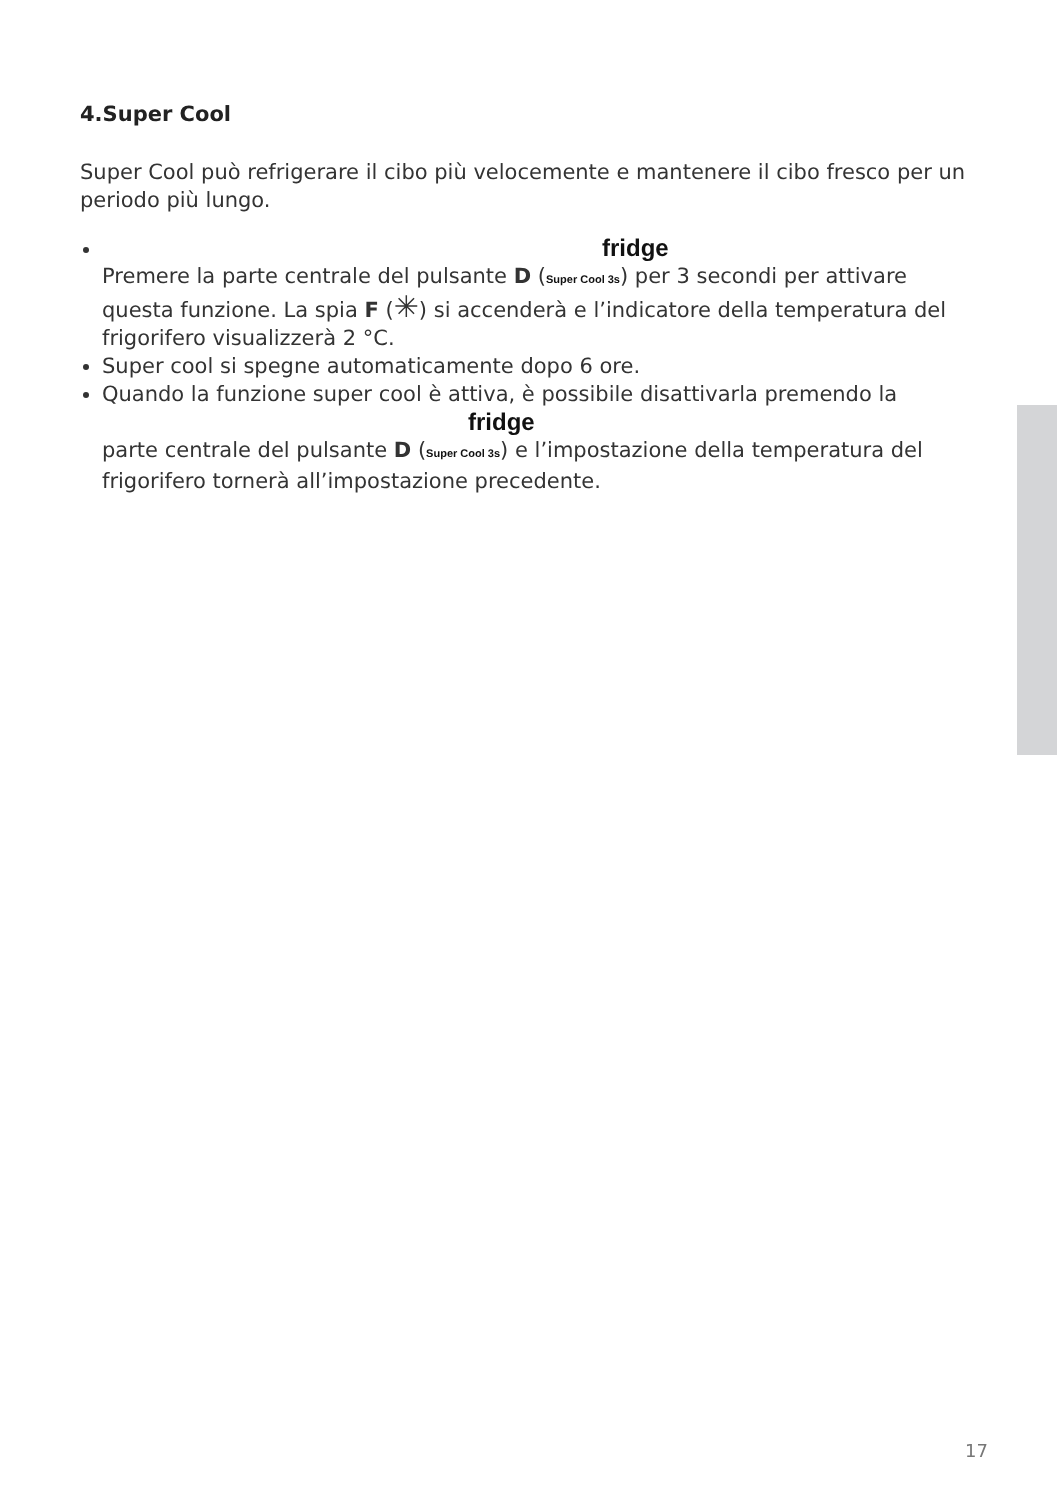4.Super Cool
Super Cool può refrigerare il cibo più velocemente e mantenere il cibo fresco per un periodo più lungo.
fridge
Premere la parte centrale del pulsante D (Super Cool 3s) per 3 secondi per attivare questa funzione. La spia F (✳) si accenderà e l’indicatore della temperatura del frigorifero visualizzerà 2 °C.
Super cool si spegne automaticamente dopo 6 ore.
Quando la funzione super cool è attiva, è possibile disattivarla premendo la
fridge
parte centrale del pulsante D (Super Cool 3s) e l’impostazione della temperatura del frigorifero tornerà all’impostazione precedente.
17